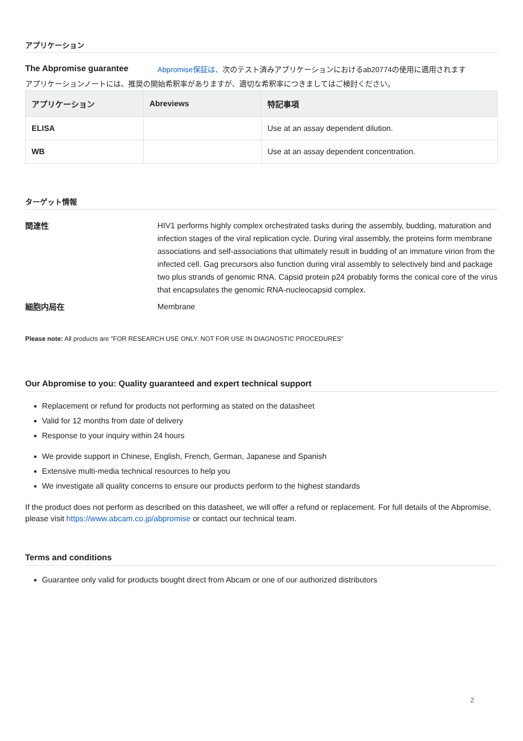アプリケーション
The Abpromise guarantee Abpromise保証は、次のテスト済みアプリケーションにおけるab20774の使用に適用されます
アプリケーションノートには、推奨の開始希釈率がありますが、適切な希釈率につきましてはご検討ください。
| アプリケーション | Abreviews | 特記事項 |
| --- | --- | --- |
| ELISA | | Use at an assay dependent dilution. |
| WB | | Use at an assay dependent concentration. |
ターゲット情報
関連性
HIV1 performs highly complex orchestrated tasks during the assembly, budding, maturation and infection stages of the viral replication cycle. During viral assembly, the proteins form membrane associations and self-associations that ultimately result in budding of an immature virion from the infected cell. Gag precursors also function during viral assembly to selectively bind and package two plus strands of genomic RNA. Capsid protein p24 probably forms the conical core of the virus that encapsulates the genomic RNA-nucleocapsid complex.
細胞内局在
Membrane
Please note: All products are "FOR RESEARCH USE ONLY. NOT FOR USE IN DIAGNOSTIC PROCEDURES"
Our Abpromise to you: Quality guaranteed and expert technical support
Replacement or refund for products not performing as stated on the datasheet
Valid for 12 months from date of delivery
Response to your inquiry within 24 hours
We provide support in Chinese, English, French, German, Japanese and Spanish
Extensive multi-media technical resources to help you
We investigate all quality concerns to ensure our products perform to the highest standards
If the product does not perform as described on this datasheet, we will offer a refund or replacement. For full details of the Abpromise, please visit https://www.abcam.co.jp/abpromise or contact our technical team.
Terms and conditions
Guarantee only valid for products bought direct from Abcam or one of our authorized distributors
2